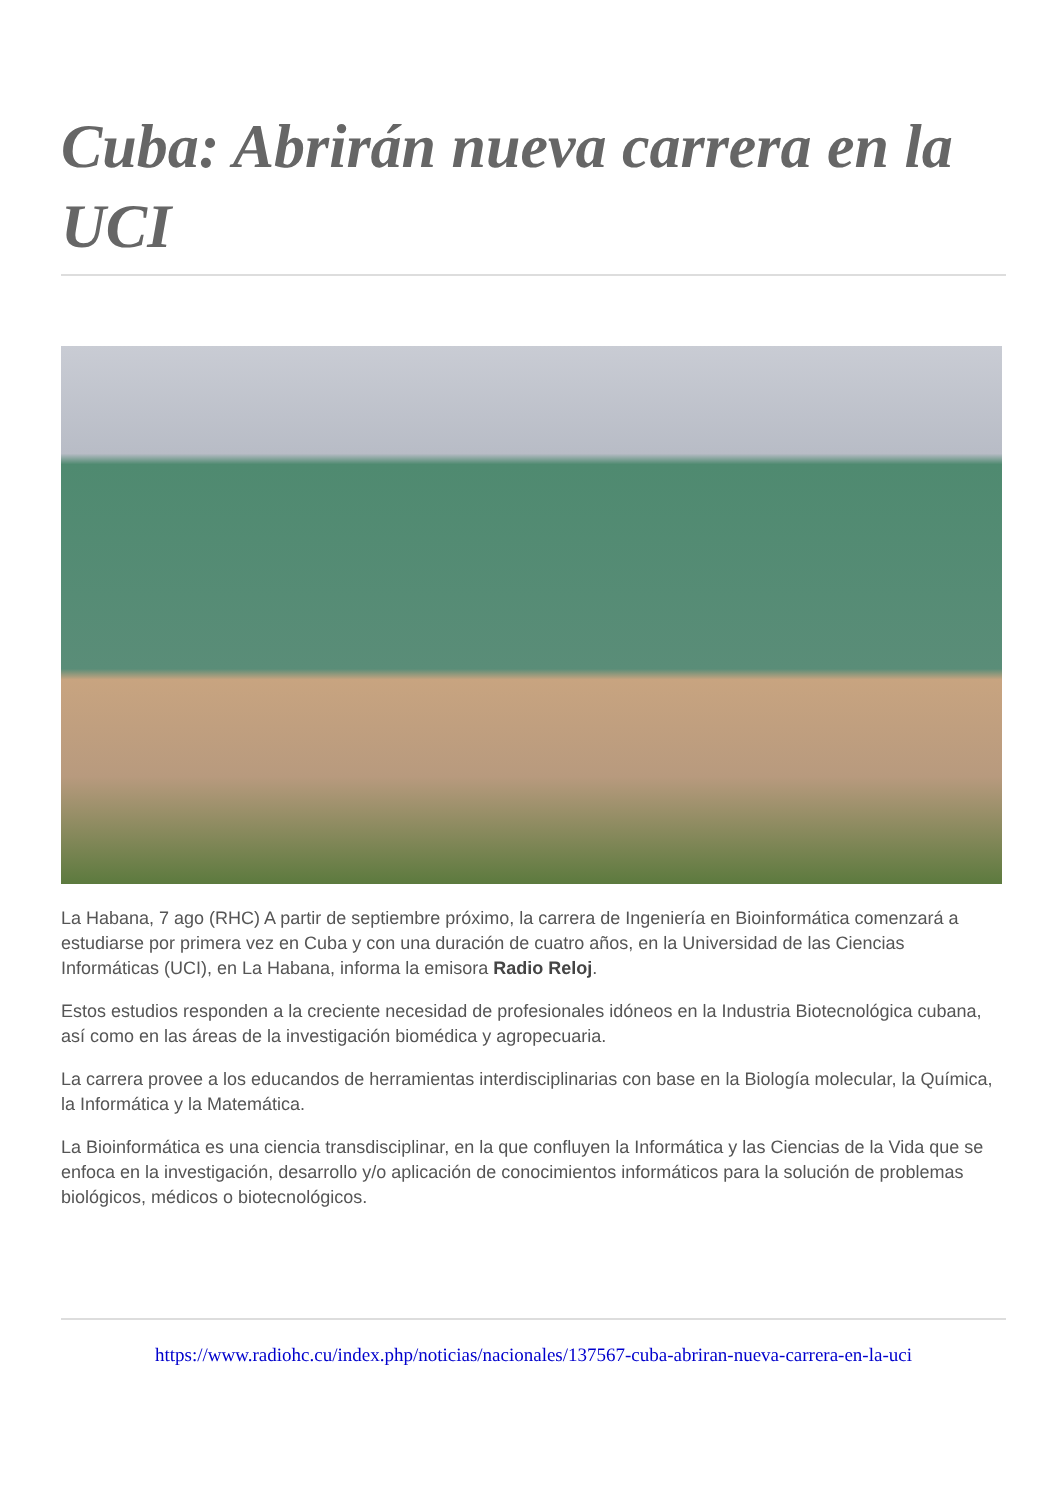Cuba: Abrirán nueva carrera en la UCI
La Habana, 7 ago (RHC) A partir de septiembre próximo, la carrera de Ingeniería en Bioinformática comenzará a estudiarse por primera vez en Cuba y con una duración de cuatro años, en la Universidad de las Ciencias Informáticas (UCI), en La Habana, informa la emisora Radio Reloj.
Estos estudios responden a la creciente necesidad de profesionales idóneos en la Industria Biotecnológica cubana, así como en las áreas de la investigación biomédica y agropecuaria.
La carrera provee a los educandos de herramientas interdisciplinarias con base en la Biología molecular, la Química, la Informática y la Matemática.
La Bioinformática es una ciencia transdisciplinar, en la que confluyen la Informática y las Ciencias de la Vida que se enfoca en la investigación, desarrollo y/o aplicación de conocimientos informáticos para la solución de problemas biológicos, médicos o biotecnológicos.
https://www.radiohc.cu/index.php/noticias/nacionales/137567-cuba-abriran-nueva-carrera-en-la-uci